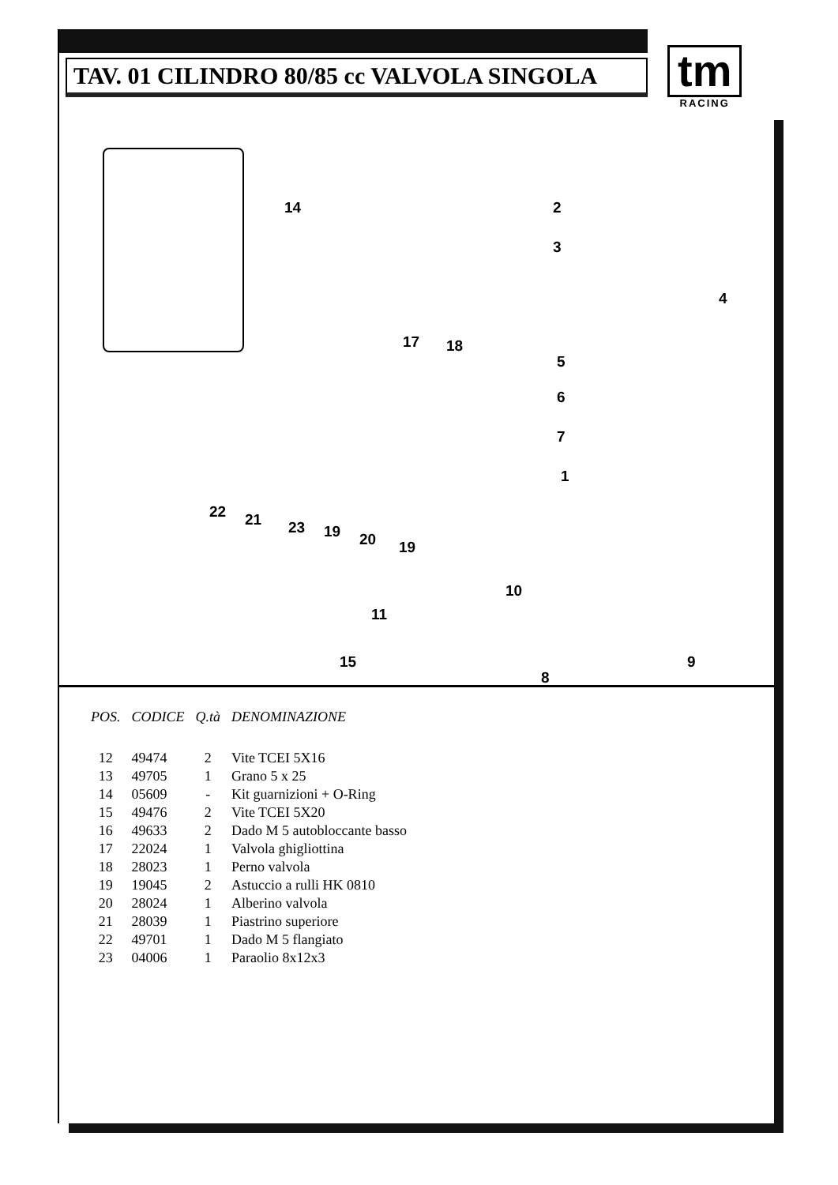TAV. 01 CILINDRO 80/85 cc VALVOLA SINGOLA
tm
RACING
14 2
3
4
5
6
7
1
17 18
22 21 23 19 20 19
10
11
15 9
8
| POS. | CODICE | Q.tà | DENOMINAZIONE |
| --- | --- | --- | --- |
| 12 | 49474 | 2 | Vite TCEI 5X16 |
| 13 | 49705 | 1 | Grano 5 x 25 |
| 14 | 05609 | - | Kit guarnizioni + O-Ring |
| 15 | 49476 | 2 | Vite TCEI 5X20 |
| 16 | 49633 | 2 | Dado M 5 autobloccante basso |
| 17 | 22024 | 1 | Valvola ghigliottina |
| 18 | 28023 | 1 | Perno valvola |
| 19 | 19045 | 2 | Astuccio a rulli HK 0810 |
| 20 | 28024 | 1 | Alberino valvola |
| 21 | 28039 | 1 | Piastrino superiore |
| 22 | 49701 | 1 | Dado M 5 flangiato |
| 23 | 04006 | 1 | Paraolio 8x12x3 |